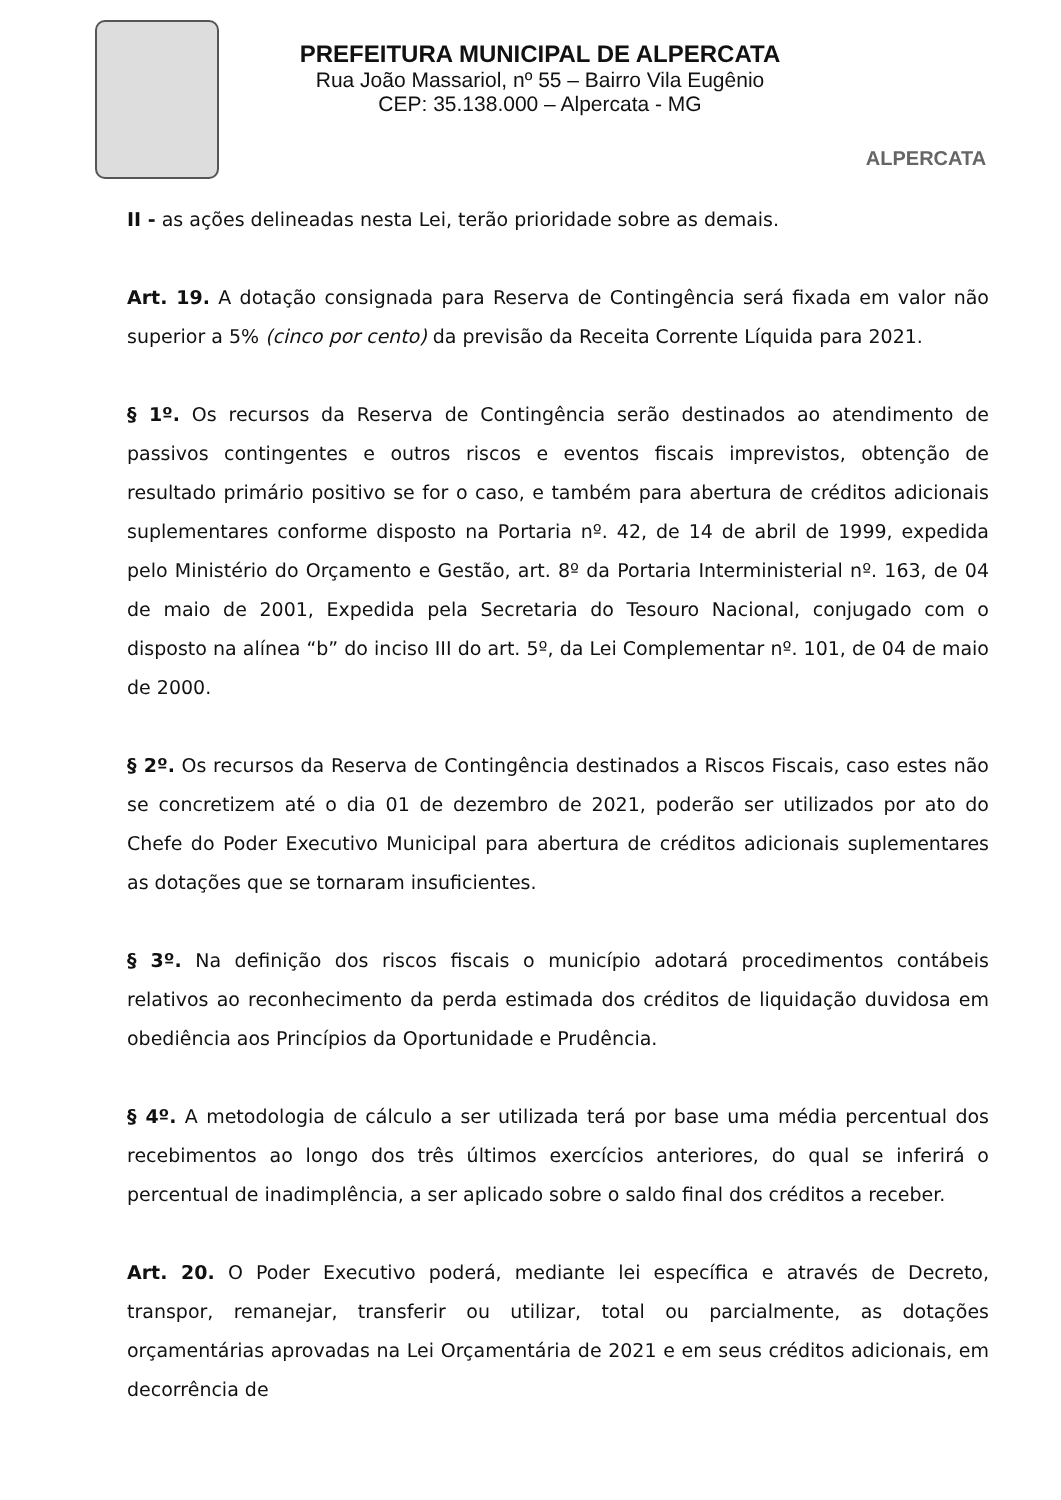PREFEITURA MUNICIPAL DE ALPERCATA
Rua João Massariol, nº 55 – Bairro Vila Eugênio
CEP: 35.138.000 – Alpercata - MG
ALPERCATA
II - as ações delineadas nesta Lei, terão prioridade sobre as demais.
Art. 19. A dotação consignada para Reserva de Contingência será fixada em valor não superior a 5% (cinco por cento) da previsão da Receita Corrente Líquida para 2021.
§ 1º. Os recursos da Reserva de Contingência serão destinados ao atendimento de passivos contingentes e outros riscos e eventos fiscais imprevistos, obtenção de resultado primário positivo se for o caso, e também para abertura de créditos adicionais suplementares conforme disposto na Portaria nº. 42, de 14 de abril de 1999, expedida pelo Ministério do Orçamento e Gestão, art. 8º da Portaria Interministerial nº. 163, de 04 de maio de 2001, Expedida pela Secretaria do Tesouro Nacional, conjugado com o disposto na alínea “b” do inciso III do art. 5º, da Lei Complementar nº. 101, de 04 de maio de 2000.
§ 2º. Os recursos da Reserva de Contingência destinados a Riscos Fiscais, caso estes não se concretizem até o dia 01 de dezembro de 2021, poderão ser utilizados por ato do Chefe do Poder Executivo Municipal para abertura de créditos adicionais suplementares as dotações que se tornaram insuficientes.
§ 3º. Na definição dos riscos fiscais o município adotará procedimentos contábeis relativos ao reconhecimento da perda estimada dos créditos de liquidação duvidosa em obediência aos Princípios da Oportunidade e Prudência.
§ 4º. A metodologia de cálculo a ser utilizada terá por base uma média percentual dos recebimentos ao longo dos três últimos exercícios anteriores, do qual se inferirá o percentual de inadimplência, a ser aplicado sobre o saldo final dos créditos a receber.
Art. 20. O Poder Executivo poderá, mediante lei específica e através de Decreto, transpor, remanejar, transferir ou utilizar, total ou parcialmente, as dotações orçamentárias aprovadas na Lei Orçamentária de 2021 e em seus créditos adicionais, em decorrência de